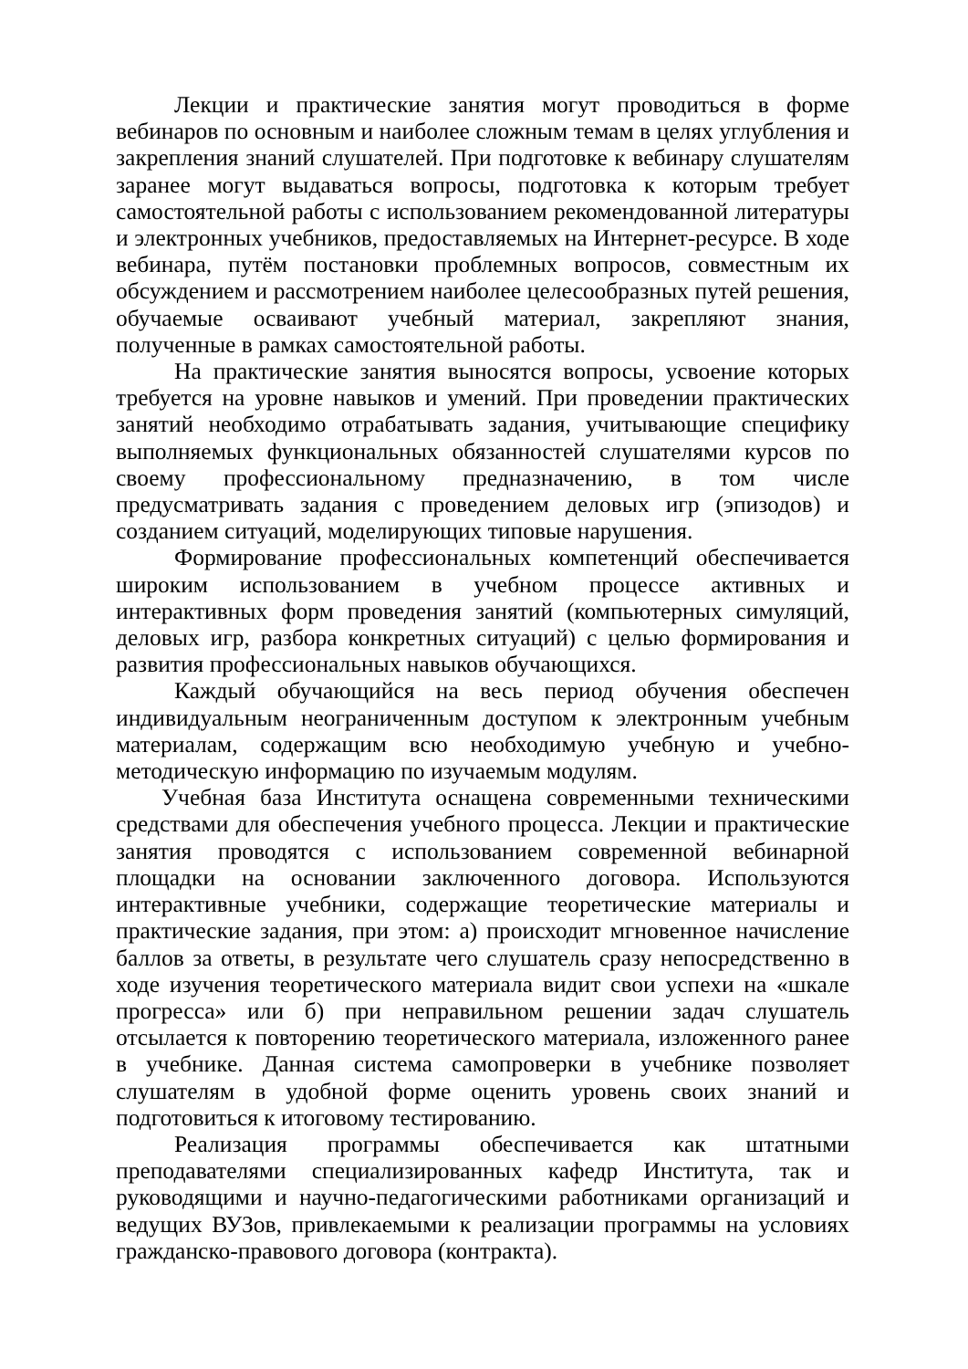Лекции и практические занятия могут проводиться в форме вебинаров по основным и наиболее сложным темам в целях углубления и закрепления знаний слушателей. При подготовке к вебинару слушателям заранее могут выдаваться вопросы, подготовка к которым требует самостоятельной работы с использованием рекомендованной литературы и электронных учебников, предоставляемых на Интернет-ресурсе. В ходе вебинара, путём постановки проблемных вопросов, совместным их обсуждением и рассмотрением наиболее целесообразных путей решения, обучаемые осваивают учебный материал, закрепляют знания, полученные в рамках самостоятельной работы.
На практические занятия выносятся вопросы, усвоение которых требуется на уровне навыков и умений. При проведении практических занятий необходимо отрабатывать задания, учитывающие специфику выполняемых функциональных обязанностей слушателями курсов по своему профессиональному предназначению, в том числе предусматривать задания с проведением деловых игр (эпизодов) и созданием ситуаций, моделирующих типовые нарушения.
Формирование профессиональных компетенций обеспечивается широким использованием в учебном процессе активных и интерактивных форм проведения занятий (компьютерных симуляций, деловых игр, разбора конкретных ситуаций) с целью формирования и развития профессиональных навыков обучающихся.
Каждый обучающийся на весь период обучения обеспечен индивидуальным неограниченным доступом к электронным учебным материалам, содержащим всю необходимую учебную и учебно-методическую информацию по изучаемым модулям.
Учебная база Института оснащена современными техническими средствами для обеспечения учебного процесса. Лекции и практические занятия проводятся с использованием современной вебинарной площадки на основании заключенного договора. Используются интерактивные учебники, содержащие теоретические материалы и практические задания, при этом: а) происходит мгновенное начисление баллов за ответы, в результате чего слушатель сразу непосредственно в ходе изучения теоретического материала видит свои успехи на «шкале прогресса» или б) при неправильном решении задач слушатель отсылается к повторению теоретического материала, изложенного ранее в учебнике. Данная система самопроверки в учебнике позволяет слушателям в удобной форме оценить уровень своих знаний и подготовиться к итоговому тестированию.
Реализация программы обеспечивается как штатными преподавателями специализированных кафедр Института, так и руководящими и научно-педагогическими работниками организаций и ведущих ВУЗов, привлекаемыми к реализации программы на условиях гражданско-правового договора (контракта).